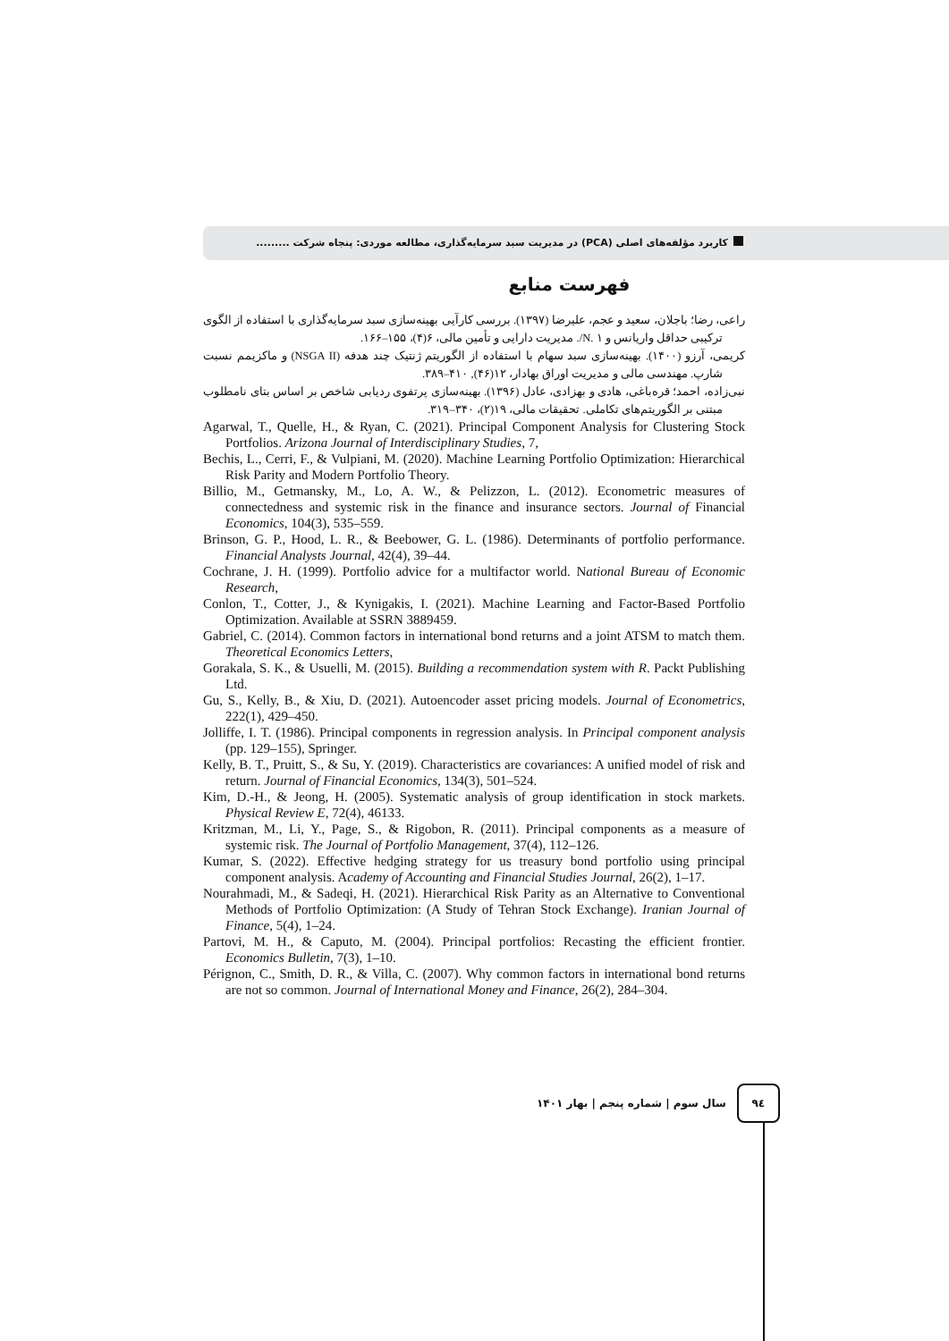کاربرد مؤلفه‌های اصلی (PCA) در مدیریت سبد سرمایه‌گذاری، مطالعه موردی: پنجاه شرکت .........
فهرست منابع
راعی، رضا؛ باجلان، سعید و عجم، علیرضا (۱۳۹۷). بررسی کارآیی بهینه‌سازی سبد سرمایه‌گذاری با استفاده از الگوی ترکیبی حداقل واریانس و ۱ .N/. مدیریت دارایی و تأمین مالی، ۶(۴)، ۱۵۵–۱۶۶.
کریمی، آرزو (۱۴۰۰). بهینه‌سازی سبد سهام با استفاده از الگوریتم ژنتیک چند هدفه (NSGA II) و ماکزیمم نسبت شارپ. مهندسی مالی و مدیریت اوراق بهادار، ۱۲(۴۶), ۴۱۰–۳۸۹.
نبی‌زاده، احمد؛ قره‌باغی، هادی و بهزادی، عادل (۱۳۹۶). بهینه‌سازی پرتفوی ردیابی شاخص بر اساس بتای نامطلوب مبتنی بر الگوریتم‌های تکاملی. تحقیقات مالی، ۱۹(۲)، ۳۴۰–۳۱۹.
Agarwal, T., Quelle, H., & Ryan, C. (2021). Principal Component Analysis for Clustering Stock Portfolios. Arizona Journal of Interdisciplinary Studies, 7,
Bechis, L., Cerri, F., & Vulpiani, M. (2020). Machine Learning Portfolio Optimization: Hierarchical Risk Parity and Modern Portfolio Theory.
Billio, M., Getmansky, M., Lo, A. W., & Pelizzon, L. (2012). Econometric measures of connectedness and systemic risk in the finance and insurance sectors. Journal of Financial Economics, 104(3), 535–559.
Brinson, G. P., Hood, L. R., & Beebower, G. L. (1986). Determinants of portfolio performance. Financial Analysts Journal, 42(4), 39–44.
Cochrane, J. H. (1999). Portfolio advice for a multifactor world. National Bureau of Economic Research,
Conlon, T., Cotter, J., & Kynigakis, I. (2021). Machine Learning and Factor-Based Portfolio Optimization. Available at SSRN 3889459.
Gabriel, C. (2014). Common factors in international bond returns and a joint ATSM to match them. Theoretical Economics Letters,
Gorakala, S. K., & Usuelli, M. (2015). Building a recommendation system with R. Packt Publishing Ltd.
Gu, S., Kelly, B., & Xiu, D. (2021). Autoencoder asset pricing models. Journal of Econometrics, 222(1), 429–450.
Jolliffe, I. T. (1986). Principal components in regression analysis. In Principal component analysis (pp. 129–155), Springer.
Kelly, B. T., Pruitt, S., & Su, Y. (2019). Characteristics are covariances: A unified model of risk and return. Journal of Financial Economics, 134(3), 501–524.
Kim, D.-H., & Jeong, H. (2005). Systematic analysis of group identification in stock markets. Physical Review E, 72(4), 46133.
Kritzman, M., Li, Y., Page, S., & Rigobon, R. (2011). Principal components as a measure of systemic risk. The Journal of Portfolio Management, 37(4), 112–126.
Kumar, S. (2022). Effective hedging strategy for us treasury bond portfolio using principal component analysis. Academy of Accounting and Financial Studies Journal, 26(2), 1–17.
Nourahmadi, M., & Sadeqi, H. (2021). Hierarchical Risk Parity as an Alternative to Conventional Methods of Portfolio Optimization: (A Study of Tehran Stock Exchange). Iranian Journal of Finance, 5(4), 1–24.
Partovi, M. H., & Caputo, M. (2004). Principal portfolios: Recasting the efficient frontier. Economics Bulletin, 7(3), 1–10.
Pérignon, C., Smith, D. R., & Villa, C. (2007). Why common factors in international bond returns are not so common. Journal of International Money and Finance, 26(2), 284–304.
٩٤
سال سوم | شماره پنجم | بهار ۱۴۰۱